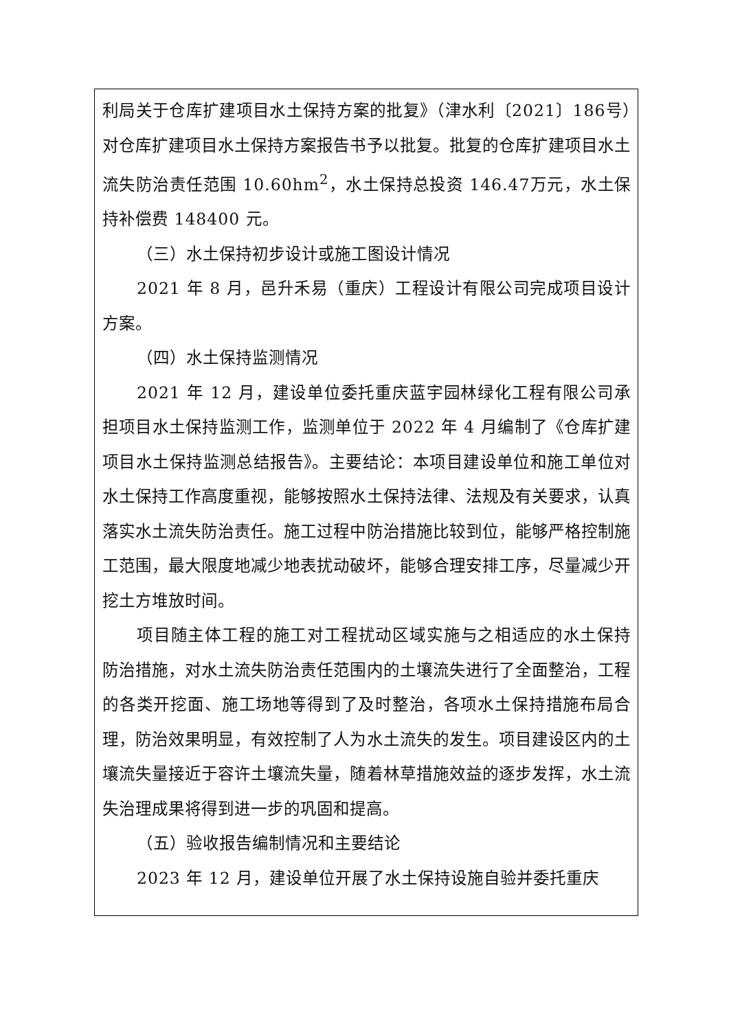利局关于仓库扩建项目水土保持方案的批复》（津水利〔2021〕186号）对仓库扩建项目水土保持方案报告书予以批复。批复的仓库扩建项目水土流失防治责任范围 10.60hm<sup>2</sup>，水土保持总投资 146.47万元，水土保持补偿费 148400 元。
（三）水土保持初步设计或施工图设计情况
2021 年 8 月，邑升禾易（重庆）工程设计有限公司完成项目设计方案。
（四）水土保持监测情况
2021 年 12 月，建设单位委托重庆蓝宇园林绿化工程有限公司承担项目水土保持监测工作，监测单位于 2022 年 4 月编制了《仓库扩建项目水土保持监测总结报告》。主要结论：本项目建设单位和施工单位对水土保持工作高度重视，能够按照水土保持法律、法规及有关要求，认真落实水土流失防治责任。施工过程中防治措施比较到位，能够严格控制施工范围，最大限度地减少地表扰动破坏，能够合理安排工序，尽量减少开挖土方堆放时间。
项目随主体工程的施工对工程扰动区域实施与之相适应的水土保持防治措施，对水土流失防治责任范围内的土壤流失进行了全面整治，工程的各类开挖面、施工场地等得到了及时整治，各项水土保持措施布局合理，防治效果明显，有效控制了人为水土流失的发生。项目建设区内的土壤流失量接近于容许土壤流失量，随着林草措施效益的逐步发挥，水土流失治理成果将得到进一步的巩固和提高。
（五）验收报告编制情况和主要结论
2023 年 12 月，建设单位开展了水土保持设施自验并委托重庆